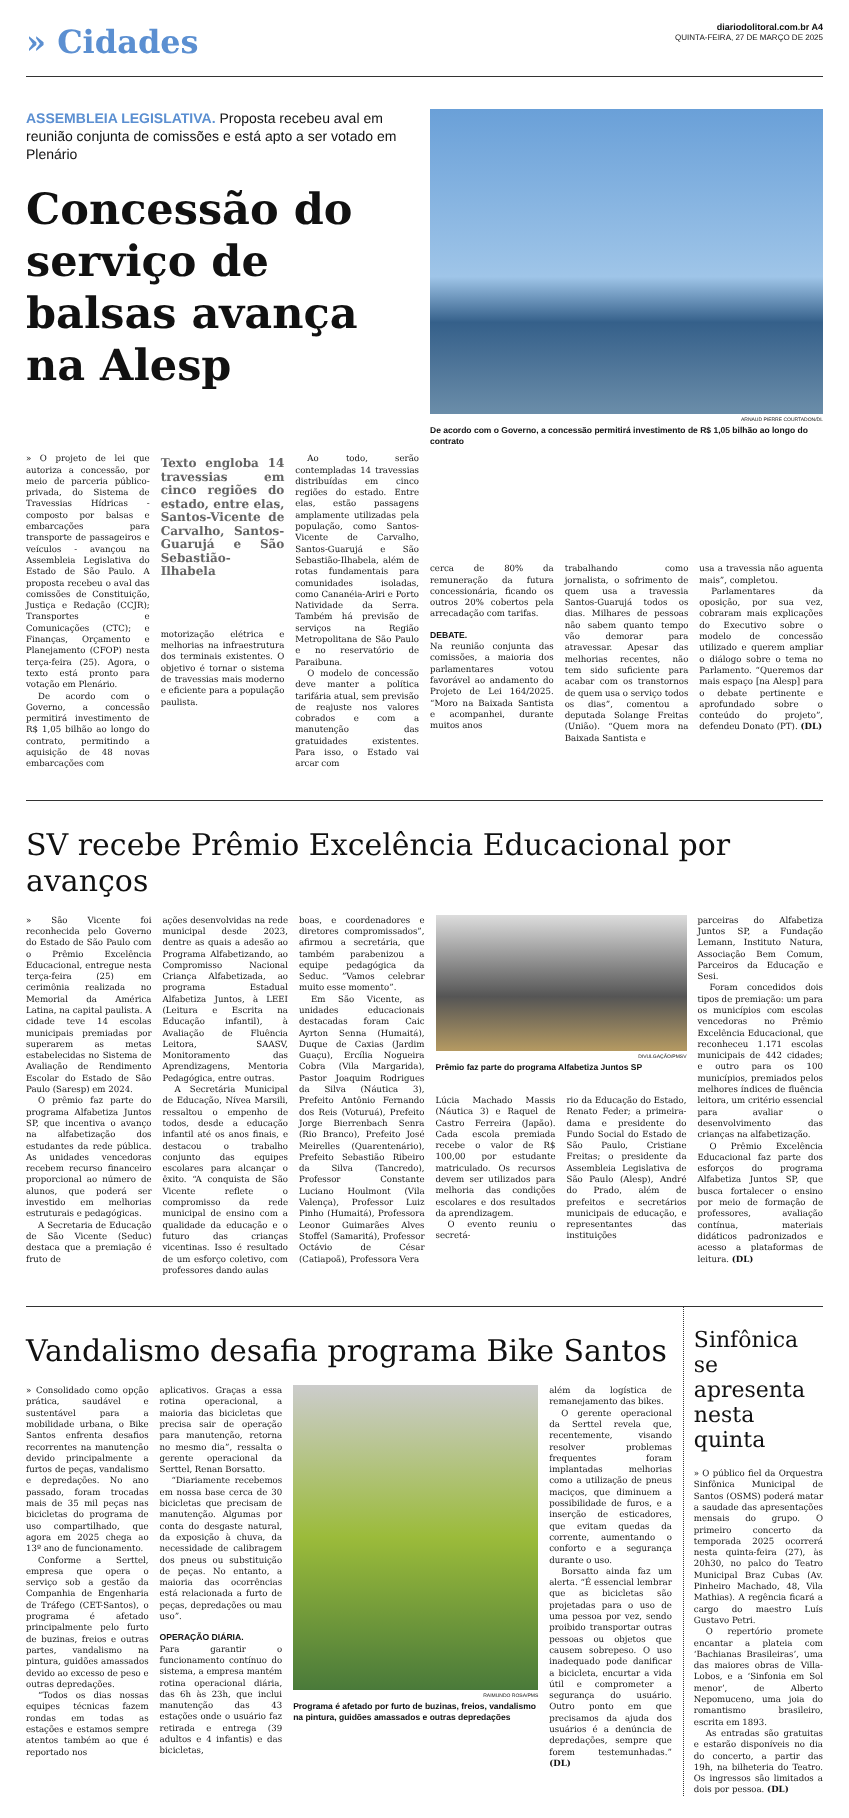» Cidades
diariodolitoral.com.br A4
QUINTA-FEIRA, 27 DE MARÇO DE 2025
ASSEMBLEIA LEGISLATIVA. Proposta recebeu aval em reunião conjunta de comissões e está apto a ser votado em Plenário
Concessão do serviço de balsas avança na Alesp
ARNAUD PIERRE COURTADON/DL
De acordo com o Governo, a concessão permitirá investimento de R$ 1,05 bilhão ao longo do contrato
» O projeto de lei que autoriza a concessão, por meio de parceria público-privada, do Sistema de Travessias Hídricas - composto por balsas e embarcações para transporte de passageiros e veículos - avançou na Assembleia Legislativa do Estado de São Paulo. A proposta recebeu o aval das comissões de Constituição, Justiça e Redação (CCJR); Transportes e Comunicações (CTC); e Finanças, Orçamento e Planejamento (CFOP) nesta terça-feira (25). Agora, o texto está pronto para votação em Plenário.
De acordo com o Governo, a concessão permitirá investimento de R$ 1,05 bilhão ao longo do contrato, permitindo a aquisição de 48 novas embarcações com
Texto engloba 14 travessias em cinco regiões do estado, entre elas, Santos-Vicente de Carvalho, Santos-Guarujá e São Sebastião-Ilhabela
motorização elétrica e melhorias na infraestrutura dos terminais existentes. O objetivo é tornar o sistema de travessias mais moderno e eficiente para a população paulista.
Ao todo, serão contempladas 14 travessias distribuídas em cinco regiões do estado. Entre elas, estão passagens amplamente utilizadas pela população, como Santos-Vicente de Carvalho, Santos-Guarujá e São Sebastião-Ilhabela, além de rotas fundamentais para comunidades isoladas, como Cananéia-Ariri e Porto Natividade da Serra. Também há previsão de serviços na Região Metropolitana de São Paulo e no reservatório de Paraibuna.
O modelo de concessão deve manter a política tarifária atual, sem previsão de reajuste nos valores cobrados e com a manutenção das gratuidades existentes. Para isso, o Estado vai arcar com
cerca de 80% da remuneração da futura concessionária, ficando os outros 20% cobertos pela arrecadação com tarifas.
DEBATE.
Na reunião conjunta das comissões, a maioria dos parlamentares votou favorável ao andamento do Projeto de Lei 164/2025. “Moro na Baixada Santista e acompanhei, durante muitos anos
trabalhando como jornalista, o sofrimento de quem usa a travessia Santos-Guarujá todos os dias. Milhares de pessoas não sabem quanto tempo vão demorar para atravessar. Apesar das melhorias recentes, não tem sido suficiente para acabar com os transtornos de quem usa o serviço todos os dias”, comentou a deputada Solange Freitas (União). “Quem mora na Baixada Santista e
usa a travessia não aguenta mais”, completou.
Parlamentares da oposição, por sua vez, cobraram mais explicações do Executivo sobre o modelo de concessão utilizado e querem ampliar o diálogo sobre o tema no Parlamento. “Queremos dar mais espaço [na Alesp] para o debate pertinente e aprofundado sobre o conteúdo do projeto”, defendeu Donato (PT). (DL)
SV recebe Prêmio Excelência Educacional por avanços
» São Vicente foi reconhecida pelo Governo do Estado de São Paulo com o Prêmio Excelência Educacional, entregue nesta terça-feira (25) em cerimônia realizada no Memorial da América Latina, na capital paulista. A cidade teve 14 escolas municipais premiadas por superarem as metas estabelecidas no Sistema de Avaliação de Rendimento Escolar do Estado de São Paulo (Saresp) em 2024.
O prêmio faz parte do programa Alfabetiza Juntos SP, que incentiva o avanço na alfabetização dos estudantes da rede pública. As unidades vencedoras recebem recurso financeiro proporcional ao número de alunos, que poderá ser investido em melhorias estruturais e pedagógicas.
A Secretaria de Educação de São Vicente (Seduc) destaca que a premiação é fruto de
ações desenvolvidas na rede municipal desde 2023, dentre as quais a adesão ao Programa Alfabetizando, ao Compromisso Nacional Criança Alfabetizada, ao programa Estadual Alfabetiza Juntos, à LEEI (Leitura e Escrita na Educação infantil), à Avaliação de Fluência Leitora, SAASV, Monitoramento das Aprendizagens, Mentoria Pedagógica, entre outras.
A Secretária Municipal de Educação, Nívea Marsili, ressaltou o empenho de todos, desde a educação infantil até os anos finais, e destacou o trabalho conjunto das equipes escolares para alcançar o êxito. “A conquista de São Vicente reflete o compromisso da rede municipal de ensino com a qualidade da educação e o futuro das crianças vicentinas. Isso é resultado de um esforço coletivo, com professores dando aulas
boas, e coordenadores e diretores compromissados”, afirmou a secretária, que também parabenizou a equipe pedagógica da Seduc. ”Vamos celebrar muito esse momento”.
Em São Vicente, as unidades educacionais destacadas foram Caic Ayrton Senna (Humaitá), Duque de Caxias (Jardim Guaçu), Ercília Nogueira Cobra (Vila Margarida), Pastor Joaquim Rodrigues da Silva (Náutica 3), Prefeito Antônio Fernando dos Reis (Voturuá), Prefeito Jorge Bierrenbach Senra (Rio Branco), Prefeito José Meirelles (Quarentenário), Prefeito Sebastião Ribeiro da Silva (Tancredo), Professor Constante Luciano Houlmont (Vila Valença), Professor Luiz Pinho (Humaitá), Professora Leonor Guimarães Alves Stoffel (Samaritá), Professor Octávio de César (Catiapoã), Professora Vera
DIVULGAÇÃO/PMSV
Prêmio faz parte do programa Alfabetiza Juntos SP
Lúcia Machado Massis (Náutica 3) e Raquel de Castro Ferreira (Japão). Cada escola premiada recebe o valor de R$ 100,00 por estudante matriculado. Os recursos devem ser utilizados para melhoria das condições escolares e dos resultados da aprendizagem.
O evento reuniu o secretá-
rio da Educação do Estado, Renato Feder; a primeira-dama e presidente do Fundo Social do Estado de São Paulo, Cristiane Freitas; o presidente da Assembleia Legislativa de São Paulo (Alesp), André do Prado, além de prefeitos e secretários municipais de educação, e representantes das instituições
parceiras do Alfabetiza Juntos SP, a Fundação Lemann, Instituto Natura, Associação Bem Comum, Parceiros da Educação e Sesi.
Foram concedidos dois tipos de premiação: um para os municípios com escolas vencedoras no Prêmio Excelência Educacional, que reconheceu 1.171 escolas municipais de 442 cidades; e outro para os 100 municípios, premiados pelos melhores índices de fluência leitora, um critério essencial para avaliar o desenvolvimento das crianças na alfabetização.
O Prêmio Excelência Educacional faz parte dos esforços do programa Alfabetiza Juntos SP, que busca fortalecer o ensino por meio de formação de professores, avaliação contínua, materiais didáticos padronizados e acesso a plataformas de leitura. (DL)
Vandalismo desafia programa Bike Santos
» Consolidado como opção prática, saudável e sustentável para a mobilidade urbana, o Bike Santos enfrenta desafios recorrentes na manutenção devido principalmente a furtos de peças, vandalismo e depredações. No ano passado, foram trocadas mais de 35 mil peças nas bicicletas do programa de uso compartilhado, que agora em 2025 chega ao 13º ano de funcionamento.
Conforme a Serttel, empresa que opera o serviço sob a gestão da Companhia de Engenharia de Tráfego (CET-Santos), o programa é afetado principalmente pelo furto de buzinas, freios e outras partes, vandalismo na pintura, guidões amassados devido ao excesso de peso e outras depredações.
“Todos os dias nossas equipes técnicas fazem rondas em todas as estações e estamos sempre atentos também ao que é reportado nos
aplicativos. Graças a essa rotina operacional, a maioria das bicicletas que precisa sair de operação para manutenção, retorna no mesmo dia”, ressalta o gerente operacional da Serttel, Renan Borsatto.
“Diariamente recebemos em nossa base cerca de 30 bicicletas que precisam de manutenção. Algumas por conta do desgaste natural, da exposição à chuva, da necessidade de calibragem dos pneus ou substituição de peças. No entanto, a maioria das ocorrências está relacionada a furto de peças, depredações ou mau uso”.
OPERAÇÃO DIÁRIA.
Para garantir o funcionamento contínuo do sistema, a empresa mantém rotina operacional diária, das 6h às 23h, que inclui manutenção das 43 estações onde o usuário faz retirada e entrega (39 adultos e 4 infantis) e das bicicletas,
RAIMUNDO ROSA/PMS
Programa é afetado por furto de buzinas, freios, vandalismo na pintura, guidões amassados e outras depredações
além da logística de remanejamento das bikes.
O gerente operacional da Serttel revela que, recentemente, visando resolver problemas frequentes foram implantadas melhorias como a utilização de pneus maciços, que diminuem a possibilidade de furos, e a inserção de esticadores, que evitam quedas da corrente, aumentando o conforto e a segurança durante o uso.
Borsatto ainda faz um alerta. “É essencial lembrar que as bicicletas são projetadas para o uso de uma pessoa por vez, sendo proibido transportar outras pessoas ou objetos que causem sobrepeso. O uso inadequado pode danificar a bicicleta, encurtar a vida útil e comprometer a segurança do usuário. Outro ponto em que precisamos da ajuda dos usuários é a denúncia de depredações, sempre que forem testemunhadas.” (DL)
Sinfônica se apresenta nesta quinta
» O público fiel da Orquestra Sinfônica Municipal de Santos (OSMS) poderá matar a saudade das apresentações mensais do grupo. O primeiro concerto da temporada 2025 ocorrerá nesta quinta-feira (27), às 20h30, no palco do Teatro Municipal Braz Cubas (Av. Pinheiro Machado, 48, Vila Mathias). A regência ficará a cargo do maestro Luís Gustavo Petri.
O repertório promete encantar a plateia com ‘Bachianas Brasileiras’, uma das maiores obras de Villa-Lobos, e a ‘Sinfonia em Sol menor’, de Alberto Nepomuceno, uma joia do romantismo brasileiro, escrita em 1893.
As entradas são gratuitas e estarão disponíveis no dia do concerto, a partir das 19h, na bilheteria do Teatro. Os ingressos são limitados a dois por pessoa. (DL)